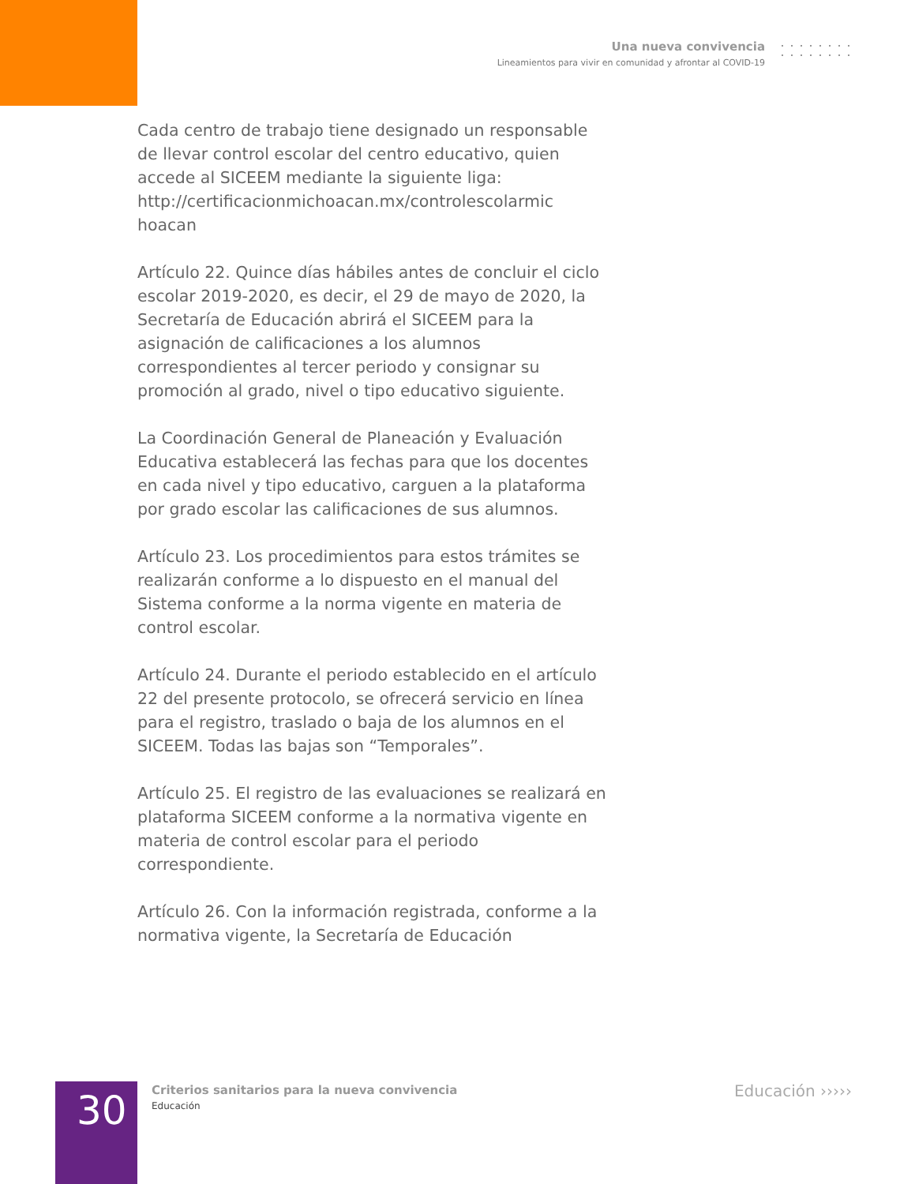Una nueva convivencia
Lineamientos para vivir en comunidad y afrontar al COVID-19
Cada centro de trabajo tiene designado un responsable de llevar control escolar del centro educativo, quien accede al SICEEM mediante la siguiente liga:
http://certificacionmichoacan.mx/controlescolarmic hoacan
Artículo 22. Quince días hábiles antes de concluir el ciclo escolar 2019-2020, es decir, el 29 de mayo de 2020, la Secretaría de Educación abrirá el SICEEM para la asignación de calificaciones a los alumnos correspondientes al tercer periodo y consignar su promoción al grado, nivel o tipo educativo siguiente.
La Coordinación General de Planeación y Evaluación Educativa establecerá las fechas para que los docentes en cada nivel y tipo educativo, carguen a la plataforma por grado escolar las calificaciones de sus alumnos.
Artículo 23. Los procedimientos para estos trámites se realizarán conforme a lo dispuesto en el manual del Sistema conforme a la norma vigente en materia de control escolar.
Artículo 24. Durante el periodo establecido en el artículo 22 del presente protocolo, se ofrecerá servicio en línea para el registro, traslado o baja de los alumnos en el SICEEM. Todas las bajas son “Temporales”.
Artículo 25. El registro de las evaluaciones se realizará en plataforma SICEEM conforme a la normativa vigente en materia de control escolar para el periodo correspondiente.
Artículo 26. Con la información registrada, conforme a la normativa vigente, la Secretaría de Educación
30
Criterios sanitarios para la nueva convivencia
Educación
Educación ›››››